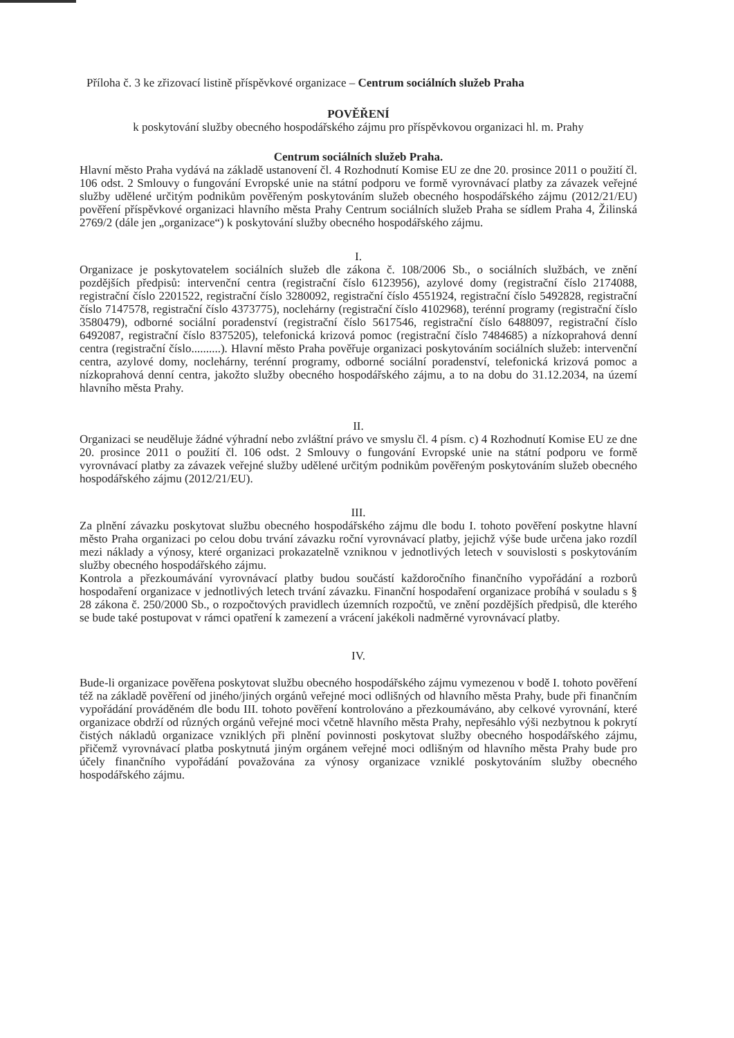Příloha č. 3 ke zřizovací listině příspěvkové organizace – Centrum sociálních služeb Praha
POVĚŘENÍ
k poskytování služby obecného hospodářského zájmu pro příspěvkovou organizaci hl. m. Prahy
Centrum sociálních služeb Praha.
Hlavní město Praha vydává na základě ustanovení čl. 4 Rozhodnutí Komise EU ze dne 20. prosince 2011 o použití čl. 106 odst. 2 Smlouvy o fungování Evropské unie na státní podporu ve formě vyrovnávací platby za závazek veřejné služby udělené určitým podnikům pověřeným poskytováním služeb obecného hospodářského zájmu (2012/21/EU) pověření příspěvkové organizaci hlavního města Prahy Centrum sociálních služeb Praha se sídlem Praha 4, Žilinská 2769/2 (dále jen „organizace“) k poskytování služby obecného hospodářského zájmu.
I.
Organizace je poskytovatelem sociálních služeb dle zákona č. 108/2006 Sb., o sociálních službách, ve znění pozdějších předpisů: intervenční centra (registrační číslo 6123956), azylové domy (registrační číslo 2174088, registrační číslo 2201522, registrační číslo 3280092, registrační číslo 4551924, registrační číslo 5492828, registrační číslo 7147578, registrační číslo 4373775), noclehárny (registrační číslo 4102968), terénní programy (registrační číslo 3580479), odborné sociální poradenství (registrační číslo 5617546, registrační číslo 6488097, registrační číslo 6492087, registrační číslo 8375205), telefonická krizová pomoc (registrační číslo 7484685) a nízkoprahová denní centra (registrační číslo..........). Hlavní město Praha pověřuje organizaci poskytováním sociálních služeb: intervenční centra, azylové domy, noclehárny, terénní programy, odborné sociální poradenství, telefonická krizová pomoc a nízkoprahová denní centra, jakožto služby obecného hospodářského zájmu, a to na dobu do 31.12.2034, na území hlavního města Prahy.
II.
Organizaci se neuděluje žádné výhradní nebo zvláštní právo ve smyslu čl. 4 písm. c) 4 Rozhodnutí Komise EU ze dne 20. prosince 2011 o použití čl. 106 odst. 2 Smlouvy o fungování Evropské unie na státní podporu ve formě vyrovnávací platby za závazek veřejné služby udělené určitým podnikům pověřeným poskytováním služeb obecného hospodářského zájmu (2012/21/EU).
III.
Za plnění závazku poskytovat službu obecného hospodářského zájmu dle bodu I. tohoto pověření poskytne hlavní město Praha organizaci po celou dobu trvání závazku roční vyrovnávací platby, jejichž výše bude určena jako rozdíl mezi náklady a výnosy, které organizaci prokazatelně vzniknou v jednotlivých letech v souvislosti s poskytováním služby obecného hospodářského zájmu.
Kontrola a přezkoumávání vyrovnávací platby budou součástí každoročního finančního vypořádání a rozborů hospodaření organizace v jednotlivých letech trvání závazku. Finanční hospodaření organizace probíhá v souladu s § 28 zákona č. 250/2000 Sb., o rozpočtových pravidlech územních rozpočtů, ve znění pozdějších předpisů, dle kterého se bude také postupovat v rámci opatření k zamezení a vrácení jakékoli nadměrné vyrovnávací platby.
IV.
Bude-li organizace pověřena poskytovat službu obecného hospodářského zájmu vymezenou v bodě I. tohoto pověření též na základě pověření od jiného/jiných orgánů veřejné moci odlišných od hlavního města Prahy, bude při finančním vypořádání prováděném dle bodu III. tohoto pověření kontrolováno a přezkoumáváno, aby celkové vyrovnání, které organizace obdrží od různých orgánů veřejné moci včetně hlavního města Prahy, nepřesáhlo výši nezbytnou k pokrytí čistých nákladů organizace vzniklých při plnění povinnosti poskytovat služby obecného hospodářského zájmu, přičemž vyrovnávací platba poskytnutá jiným orgánem veřejné moci odlišným od hlavního města Prahy bude pro účely finančního vypořádání považována za výnosy organizace vzniklé poskytováním služby obecného hospodářského zájmu.